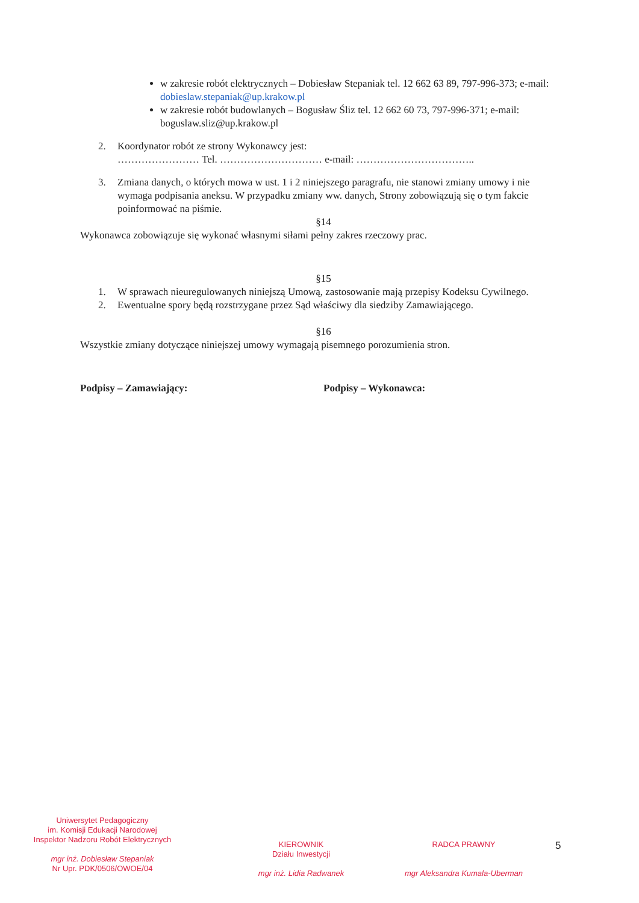w zakresie robót elektrycznych – Dobiesław Stepaniak tel. 12 662 63 89, 797-996-373; e-mail: dobieslaw.stepaniak@up.krakow.pl
w zakresie robót budowlanych – Bogusław Śliz tel. 12 662 60 73, 797-996-371; e-mail: boguslaw.sliz@up.krakow.pl
2. Koordynator robót ze strony Wykonawcy jest:
…………………… Tel. ………………………… e-mail: ……………………………..
3. Zmiana danych, o których mowa w ust. 1 i 2 niniejszego paragrafu, nie stanowi zmiany umowy i nie wymaga podpisania aneksu. W przypadku zmiany ww. danych, Strony zobowiązują się o tym fakcie poinformować na piśmie.
§14
Wykonawca zobowiązuje się wykonać własnymi siłami pełny zakres rzeczowy prac.
§15
1. W sprawach nieuregulowanych niniejszą Umową, zastosowanie mają przepisy Kodeksu Cywilnego.
2. Ewentualne spory będą rozstrzygane przez Sąd właściwy dla siedziby Zamawiającego.
§16
Wszystkie zmiany dotyczące niniejszej umowy wymagają pisemnego porozumienia stron.
Podpisy – Zamawiający: Podpisy – Wykonawca:
Uniwersytet Pedagogiczny
im. Komisji Edukacji Narodowej
Inspektor Nadzoru Robót Elektrycznych
mgr inż. Dobiesław Stepaniak
Nr Upr. PDK/0506/OWOE/04
KIEROWNIK
Działu Inwestycji
mgr inż. Lidia Radwanek
RADCA PRAWNY
mgr Aleksandra Kumala-Uberman
5